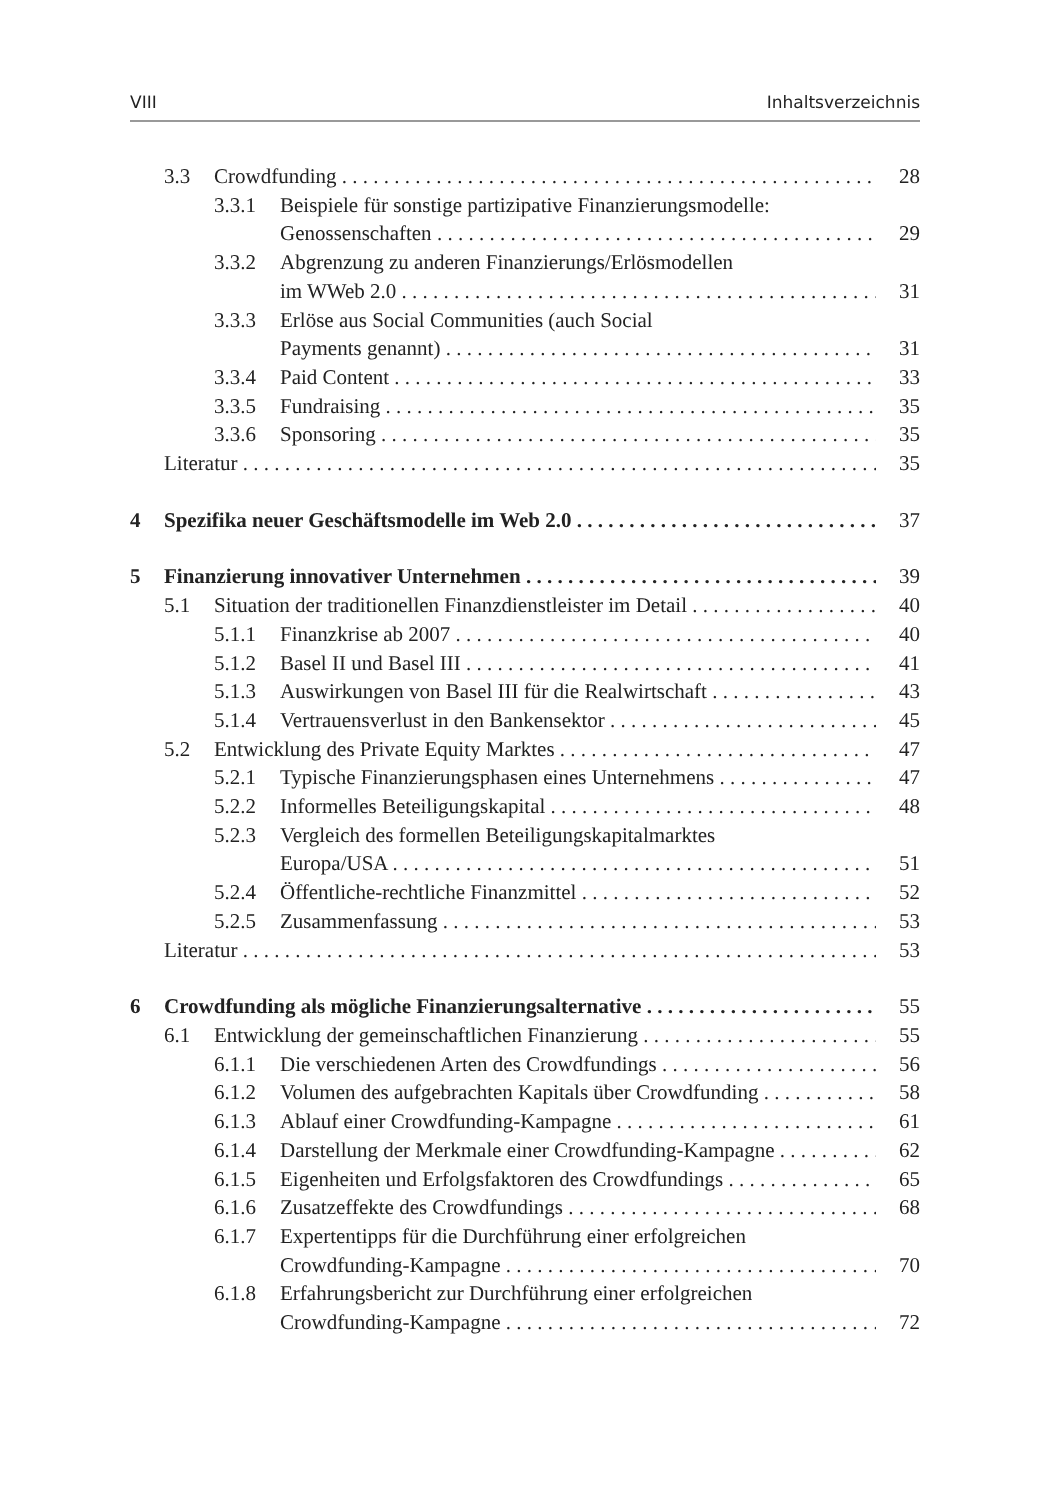VIII Inhaltsverzeichnis
3.3 Crowdfunding 28
3.3.1 Beispiele für sonstige partizipative Finanzierungsmodelle:
Genossenschaften 29
3.3.2 Abgrenzung zu anderen Finanzierungs/Erlösmodellen
im WWeb 2.0 31
3.3.3 Erlöse aus Social Communities (auch Social
Payments genannt) 31
3.3.4 Paid Content 33
3.3.5 Fundraising 35
3.3.6 Sponsoring 35
Literatur 35
4 Spezifika neuer Geschäftsmodelle im Web 2.0 37
5 Finanzierung innovativer Unternehmen 39
5.1 Situation der traditionellen Finanzdienstleister im Detail 40
5.1.1 Finanzkrise ab 2007 40
5.1.2 Basel II und Basel III 41
5.1.3 Auswirkungen von Basel III für die Realwirtschaft 43
5.1.4 Vertrauensverlust in den Bankensektor 45
5.2 Entwicklung des Private Equity Marktes 47
5.2.1 Typische Finanzierungsphasen eines Unternehmens 47
5.2.2 Informelles Beteiligungskapital 48
5.2.3 Vergleich des formellen Beteiligungskapitalmarktes
Europa/USA 51
5.2.4 Öffentliche-rechtliche Finanzmittel 52
5.2.5 Zusammenfassung 53
Literatur 53
6 Crowdfunding als mögliche Finanzierungsalternative 55
6.1 Entwicklung der gemeinschaftlichen Finanzierung 55
6.1.1 Die verschiedenen Arten des Crowdfundings 56
6.1.2 Volumen des aufgebrachten Kapitals über Crowdfunding 58
6.1.3 Ablauf einer Crowdfunding-Kampagne 61
6.1.4 Darstellung der Merkmale einer Crowdfunding-Kampagne 62
6.1.5 Eigenheiten und Erfolgsfaktoren des Crowdfundings 65
6.1.6 Zusatzeffekte des Crowdfundings 68
6.1.7 Expertentipps für die Durchführung einer erfolgreichen
Crowdfunding-Kampagne 70
6.1.8 Erfahrungsbericht zur Durchführung einer erfolgreichen
Crowdfunding-Kampagne 72